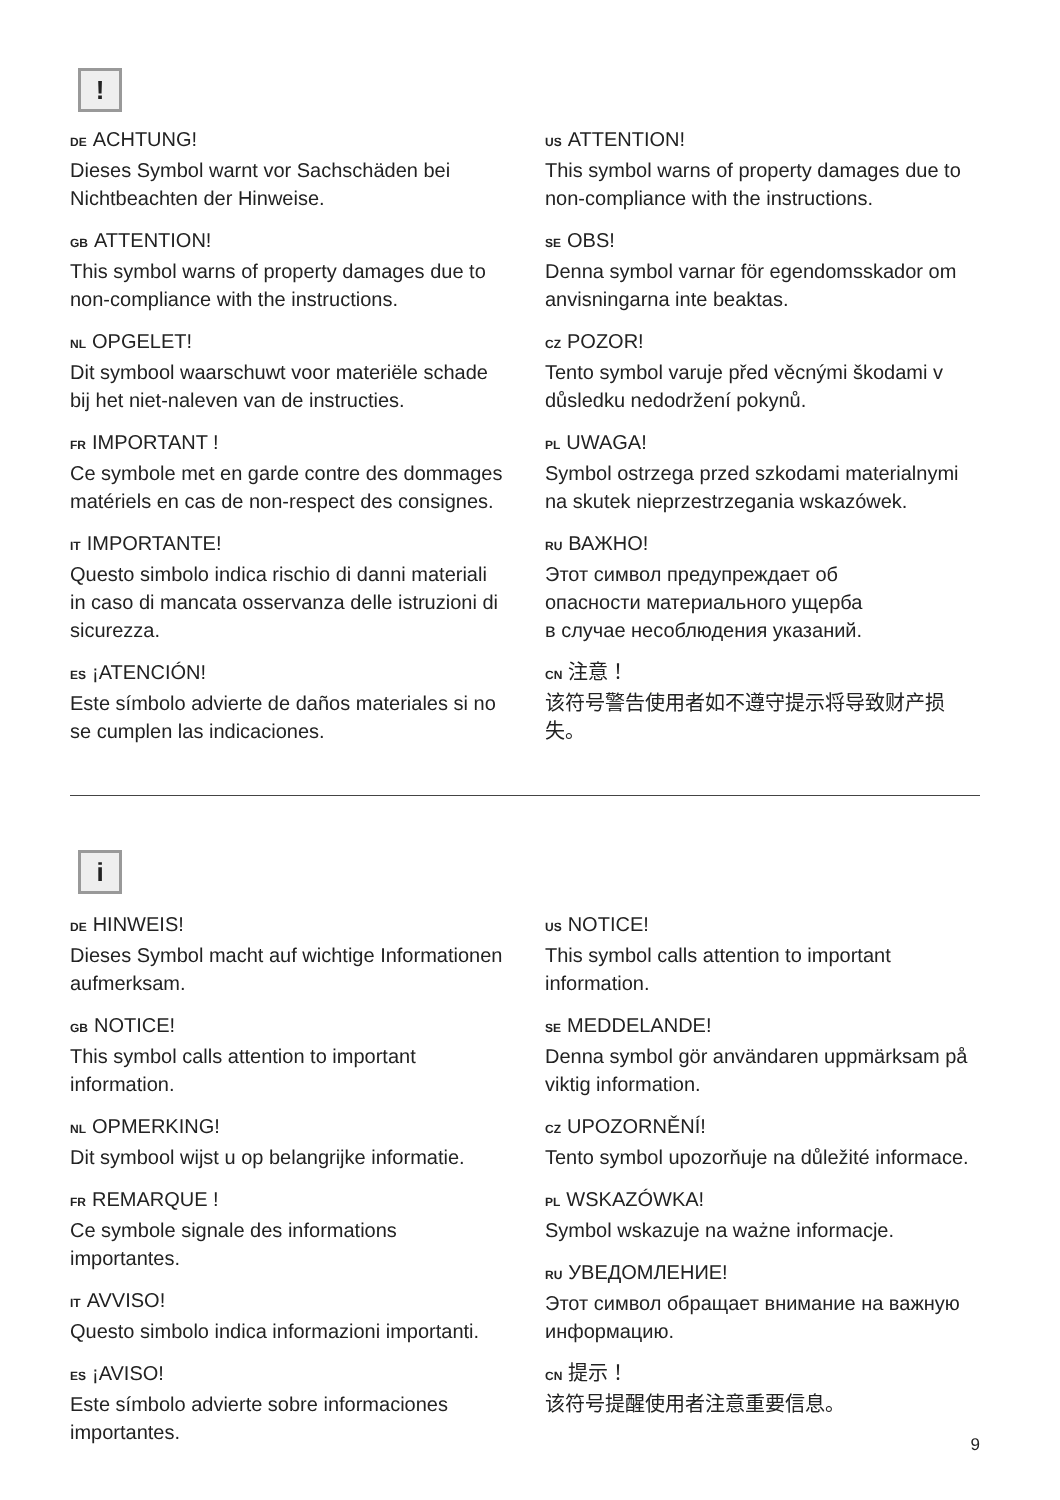!
DE ACHTUNG!
Dieses Symbol warnt vor Sachschäden bei Nichtbeachten der Hinweise.
GB ATTENTION!
This symbol warns of property damages due to non-compliance with the instructions.
NL OPGELET!
Dit symbool waarschuwt voor materiële schade bij het niet-naleven van de instructies.
FR IMPORTANT !
Ce symbole met en garde contre des dommages matériels en cas de non-respect des consignes.
IT IMPORTANTE!
Questo simbolo indica rischio di danni materiali in caso di mancata osservanza delle istruzioni di sicurezza.
ES ¡ATENCIÓN!
Este símbolo advierte de daños materiales si no se cumplen las indicaciones.
US ATTENTION!
This symbol warns of property damages due to non-compliance with the instructions.
SE OBS!
Denna symbol varnar för egendomsskador om anvisningarna inte beaktas.
CZ POZOR!
Tento symbol varuje před věcnými škodami v důsledku nedodržení pokynů.
PL UWAGA!
Symbol ostrzega przed szkodami materialnymi na skutek nieprzestrzegania wskazówek.
RU ВАЖНО!
Этот символ предупреждает об
опасности материального ущерба
в случае несоблюдения указаний.
CN 注意！
该符号警告使用者如不遵守提示将导致财产损失。
i
DE HINWEIS!
Dieses Symbol macht auf wichtige Informationen aufmerksam.
GB NOTICE!
This symbol calls attention to important information.
NL OPMERKING!
Dit symbool wijst u op belangrijke informatie.
FR REMARQUE !
Ce symbole signale des informations importantes.
IT AVVISO!
Questo simbolo indica informazioni importanti.
ES ¡AVISO!
Este símbolo advierte sobre informaciones importantes.
US NOTICE!
This symbol calls attention to important information.
SE MEDDELANDE!
Denna symbol gör användaren uppmärksam på viktig information.
CZ UPOZORNĚNÍ!
Tento symbol upozorňuje na důležité informace.
PL WSKAZÓWKA!
Symbol wskazuje na ważne informacje.
RU УВЕДОМЛЕНИЕ!
Этот символ обращает внимание на важную информацию.
CN 提示！
该符号提醒使用者注意重要信息。
9